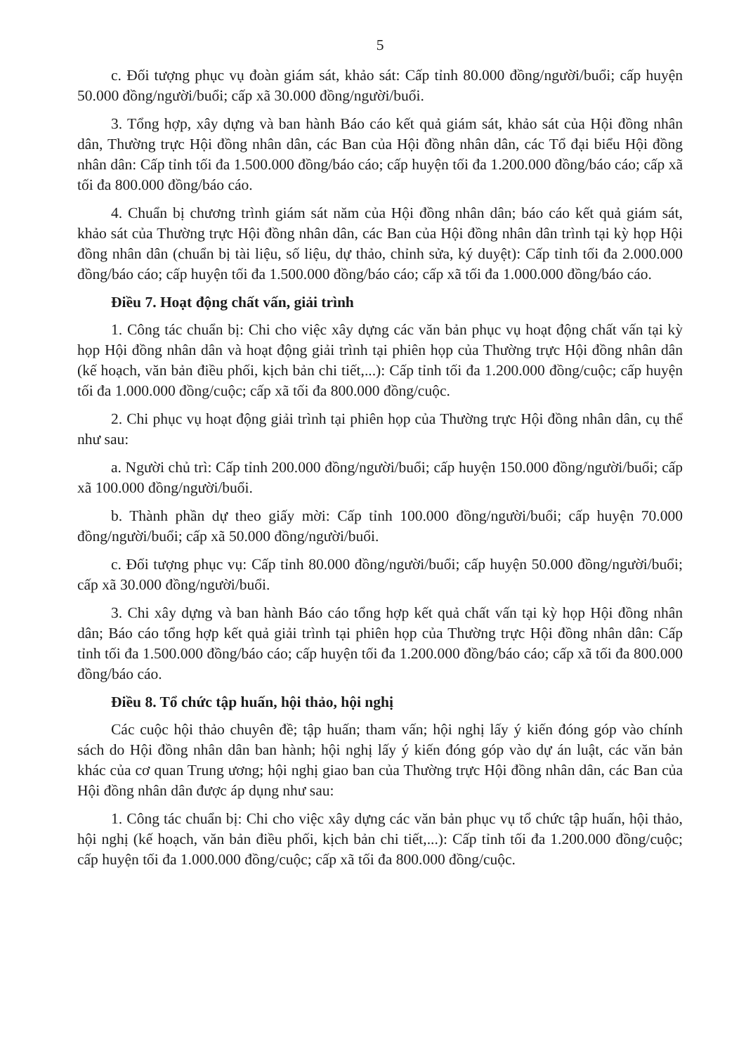5
c. Đối tượng phục vụ đoàn giám sát, khảo sát: Cấp tỉnh 80.000 đồng/người/buổi; cấp huyện 50.000 đồng/người/buổi; cấp xã 30.000 đồng/người/buổi.
3. Tổng hợp, xây dựng và ban hành Báo cáo kết quả giám sát, khảo sát của Hội đồng nhân dân, Thường trực Hội đồng nhân dân, các Ban của Hội đồng nhân dân, các Tổ đại biểu Hội đồng nhân dân: Cấp tỉnh tối đa 1.500.000 đồng/báo cáo; cấp huyện tối đa 1.200.000 đồng/báo cáo; cấp xã tối đa 800.000 đồng/báo cáo.
4. Chuẩn bị chương trình giám sát năm của Hội đồng nhân dân; báo cáo kết quả giám sát, khảo sát của Thường trực Hội đồng nhân dân, các Ban của Hội đồng nhân dân trình tại kỳ họp Hội đồng nhân dân (chuẩn bị tài liệu, số liệu, dự thảo, chỉnh sửa, ký duyệt): Cấp tỉnh tối đa 2.000.000 đồng/báo cáo; cấp huyện tối đa 1.500.000 đồng/báo cáo; cấp xã tối đa 1.000.000 đồng/báo cáo.
Điều 7. Hoạt động chất vấn, giải trình
1. Công tác chuẩn bị: Chi cho việc xây dựng các văn bản phục vụ hoạt động chất vấn tại kỳ họp Hội đồng nhân dân và hoạt động giải trình tại phiên họp của Thường trực Hội đồng nhân dân (kế hoạch, văn bản điều phối, kịch bản chi tiết,...): Cấp tỉnh tối đa 1.200.000 đồng/cuộc; cấp huyện tối đa 1.000.000 đồng/cuộc; cấp xã tối đa 800.000 đồng/cuộc.
2. Chi phục vụ hoạt động giải trình tại phiên họp của Thường trực Hội đồng nhân dân, cụ thể như sau:
a. Người chủ trì: Cấp tỉnh 200.000 đồng/người/buổi; cấp huyện 150.000 đồng/người/buổi; cấp xã 100.000 đồng/người/buổi.
b. Thành phần dự theo giấy mời: Cấp tỉnh 100.000 đồng/người/buổi; cấp huyện 70.000 đồng/người/buổi; cấp xã 50.000 đồng/người/buổi.
c. Đối tượng phục vụ: Cấp tỉnh 80.000 đồng/người/buổi; cấp huyện 50.000 đồng/người/buổi; cấp xã 30.000 đồng/người/buổi.
3. Chi xây dựng và ban hành Báo cáo tổng hợp kết quả chất vấn tại kỳ họp Hội đồng nhân dân; Báo cáo tổng hợp kết quả giải trình tại phiên họp của Thường trực Hội đồng nhân dân: Cấp tỉnh tối đa 1.500.000 đồng/báo cáo; cấp huyện tối đa 1.200.000 đồng/báo cáo; cấp xã tối đa 800.000 đồng/báo cáo.
Điều 8. Tổ chức tập huấn, hội thảo, hội nghị
Các cuộc hội thảo chuyên đề; tập huấn; tham vấn; hội nghị lấy ý kiến đóng góp vào chính sách do Hội đồng nhân dân ban hành; hội nghị lấy ý kiến đóng góp vào dự án luật, các văn bản khác của cơ quan Trung ương; hội nghị giao ban của Thường trực Hội đồng nhân dân, các Ban của Hội đồng nhân dân được áp dụng như sau:
1. Công tác chuẩn bị: Chi cho việc xây dựng các văn bản phục vụ tổ chức tập huấn, hội thảo, hội nghị (kế hoạch, văn bản điều phối, kịch bản chi tiết,...): Cấp tỉnh tối đa 1.200.000 đồng/cuộc; cấp huyện tối đa 1.000.000 đồng/cuộc; cấp xã tối đa 800.000 đồng/cuộc.